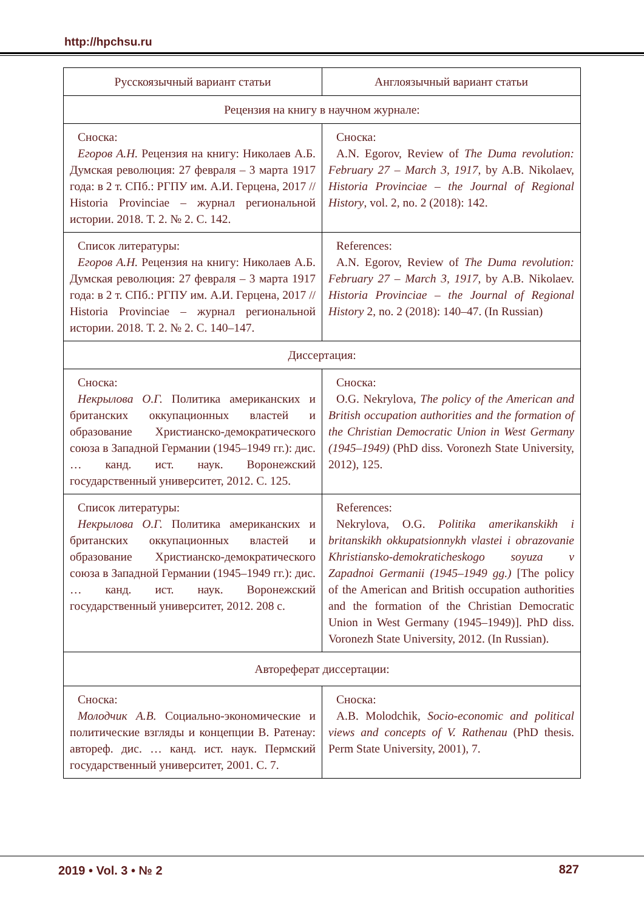http://hpchsu.ru
| Русскоязычный вариант статьи | Англоязычный вариант статьи |
| --- | --- |
| Рецензия на книгу в научном журнале: | |
| Сноска: Егоров А.Н. Рецензия на книгу: Николаев А.Б. Думская революция: 27 февраля – 3 марта 1917 года: в 2 т. СПб.: РГПУ им. А.И. Герцена, 2017 // Historia Provinciae – журнал региональной истории. 2018. Т. 2. № 2. С. 142. | Сноска: A.N. Egorov, Review of The Duma revolution: February 27 – March 3, 1917 , by A.B. Nikolaev, Historia Provinciae – the Journal of Regional History , vol. 2, no. 2 (2018): 142. |
| Список литературы: Егоров А.Н. Рецензия на книгу: Николаев А.Б. Думская революция: 27 февраля – 3 марта 1917 года: в 2 т. СПб.: РГПУ им. А.И. Герцена, 2017 // Historia Provinciae – журнал региональной истории. 2018. Т. 2. № 2. С. 140–147. | References: A.N. Egorov, Review of The Duma revolution: February 27 – March 3, 1917 , by A.B. Nikolaev. Historia Provinciae – the Journal of Regional History 2, no. 2 (2018): 140–47. (In Russian) |
| Диссертация: | |
| Сноска: Некрылова О.Г. Политика американских и британских оккупационных властей и образование Христианско-демократического союза в Западной Германии (1945–1949 гг.): дис. … канд. ист. наук. Воронежский государственный университет, 2012. С. 125. | Сноска: O.G. Nekrylova, The policy of the American and British occupation authorities and the formation of the Christian Democratic Union in West Germany (1945–1949) (PhD diss. Voronezh State University, 2012), 125. |
| Список литературы: Некрылова О.Г. Политика американских и британских оккупационных властей и образование Христианско-демократического союза в Западной Германии (1945–1949 гг.): дис. … канд. ист. наук. Воронежский государственный университет, 2012. 208 с. | References: Nekrylova, O.G. Politika amerikanskikh i britanskikh okkupatsionnykh vlastei i obrazovanie Khristiansko-demokraticheskogo soyuza v Zapadnoi Germanii (1945–1949 gg.) [The policy of the American and British occupation authorities and the formation of the Christian Democratic Union in West Germany (1945–1949)]. PhD diss. Voronezh State University, 2012. (In Russian). |
| Автореферат диссертации: | |
| Сноска: Молодчик А.В. Социально-экономические и политические взгляды и концепции В. Ратенау: автореф. дис. … канд. ист. наук. Пермский государственный университет, 2001. С. 7. | Сноска: A.B. Molodchik, Socio-economic and political views and concepts of V. Rathenau (PhD thesis. Perm State University, 2001), 7. |
2019 • Vol. 3 • № 2 827